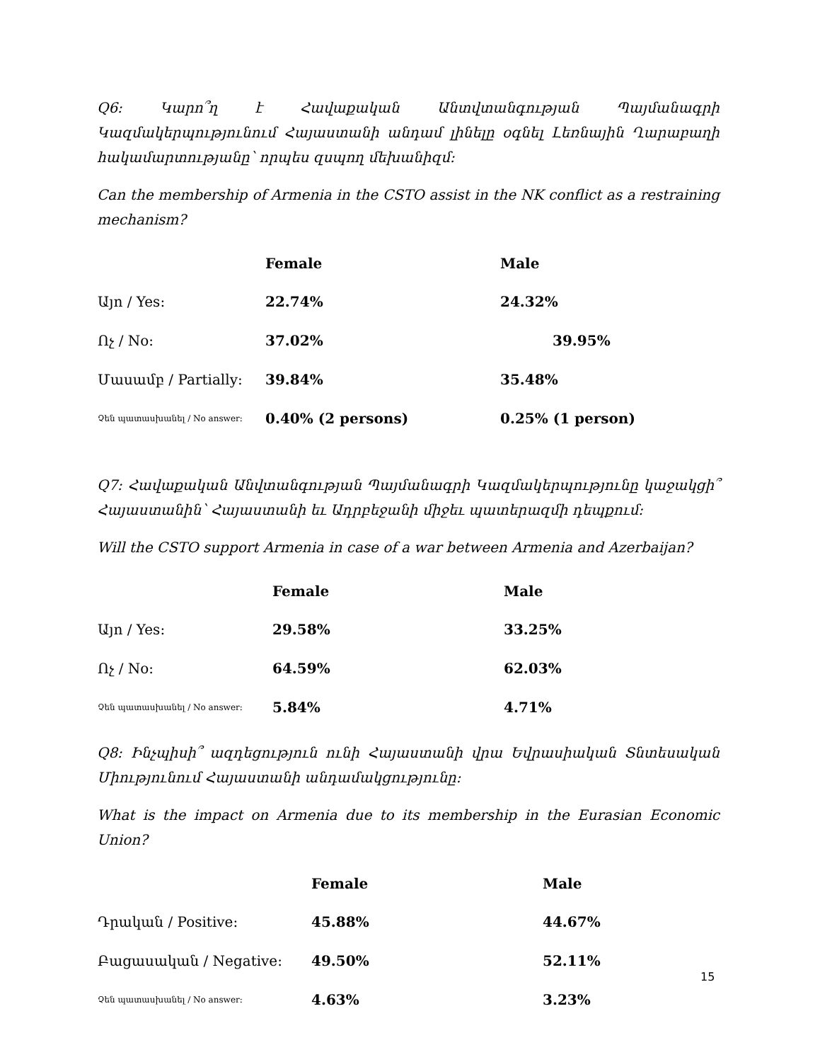Q6: Կարո՞ղ է Հավաքական Անտվտանգության Պայմանագրի Կազմակերպությունում Հայաստանի անդամ լինելը օգնել Լեռնային Ղարաբաղի հակամարտությանը՝ որպես զսպող մեխանիզմ:
Can the membership of Armenia in the CSTO assist in the NK conflict as a restraining mechanism?
| | Female | Male |
| --- | --- | --- |
| Այո / Yes: | 22.74% | 24.32% |
| Ոչ / No: | 37.02% | 39.95% |
| Մասամբ / Partially: | 39.84% | 35.48% |
| Չեն պատասխանել / No answer: | 0.40% (2 persons) | 0.25% (1 person) |
Q7: Հավաքական Անվտանգության Պայմանագրի Կազմակերպությունը կաջակցի՞ Հայաստանին՝ Հայաստանի եւ Ադրբեջանի միջեւ պատերազմի դեպքում:
Will the CSTO support Armenia in case of a war between Armenia and Azerbaijan?
| | Female | Male |
| --- | --- | --- |
| Այո / Yes: | 29.58% | 33.25% |
| Ոչ / No: | 64.59% | 62.03% |
| Չեն պատասխանել / No answer: | 5.84% | 4.71% |
Q8: Ինչպիսի՞ ազդեցություն ունի Հայաստանի վրա Եվրասիական Տնտեսական Միությունում Հայաստանի անդամակցությունը:
What is the impact on Armenia due to its membership in the Eurasian Economic Union?
| | Female | Male |
| --- | --- | --- |
| Դրական / Positive: | 45.88% | 44.67% |
| Բացասական / Negative: | 49.50% | 52.11% |
| Չեն պատասխանել / No answer: | 4.63% | 3.23% |
15